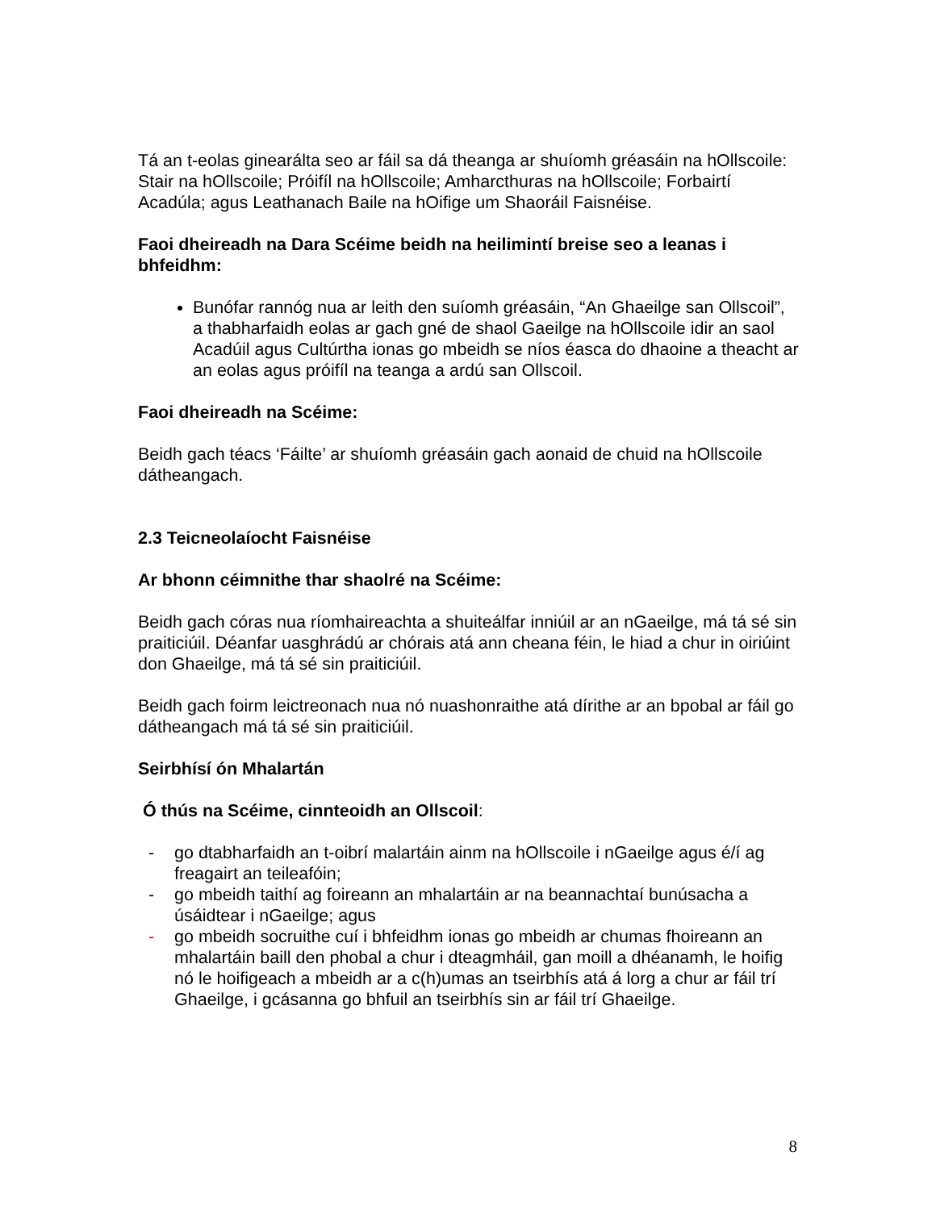Tá an t-eolas ginearálta seo ar fáil sa dá theanga ar shuíomh gréasáin na hOllscoile: Stair na hOllscoile; Próifíl na hOllscoile; Amharcthuras na hOllscoile; Forbairtí Acadúla; agus Leathanach Baile na hOifige um Shaoráil Faisnéise.
Faoi dheireadh na Dara Scéime beidh na heilimintí breise seo a leanas i bhfeidhm:
Bunófar rannóg nua ar leith den suíomh gréasáin, “An Ghaeilge san Ollscoil”, a thabharfaidh eolas ar gach gné de shaol Gaeilge na hOllscoile idir an saol Acadúil agus Cultúrtha ionas go mbeidh se níos éasca do dhaoine a theacht ar an eolas agus próifíl na teanga a ardú san Ollscoil.
Faoi dheireadh na Scéime:
Beidh gach téacs ‘Fáilte’ ar shuíomh gréasáin gach aonaid de chuid na hOllscoile dátheangach.
2.3 Teicneolaíocht Faisnéise
Ar bhonn céimnithe thar shaolré na Scéime:
Beidh gach córas nua ríomhaireachta a shuiteálfar inniúil ar an nGaeilge, má tá sé sin praiticiúil. Déanfar uasghrádú ar chórais atá ann cheana féin, le hiad a chur in oiriúint don Ghaeilge, má tá sé sin praiticiúil.
Beidh gach foirm leictreonach nua nó nuashonraithe atá dírithe ar an bpobal ar fáil go dátheangach má tá sé sin praiticiúil.
Seirbhísí ón Mhalartán
Ó thús na Scéime, cinnteoidh an Ollscoil:
- go dtabharfaidh an t-oibrí malartáin ainm na hOllscoile i nGaeilge agus é/í ag freagairt an teileafóin;
- go mbeidh taithí ag foireann an mhalartáin ar na beannachtaí bunúsacha a úsáidtear i nGaeilge; agus
- go mbeidh socruithe cuí i bhfeidhm ionas go mbeidh ar chumas fhoireann an mhalartáin baill den phobal a chur i dteagmháil, gan moill a dhéanamh, le hoifig nó le hoifigeach a mbeidh ar a c(h)umas an tseirbhís atá á lorg a chur ar fáil trí Ghaeilge, i gcásanna go bhfuil an tseirbhís sin ar fáil trí Ghaeilge.
8